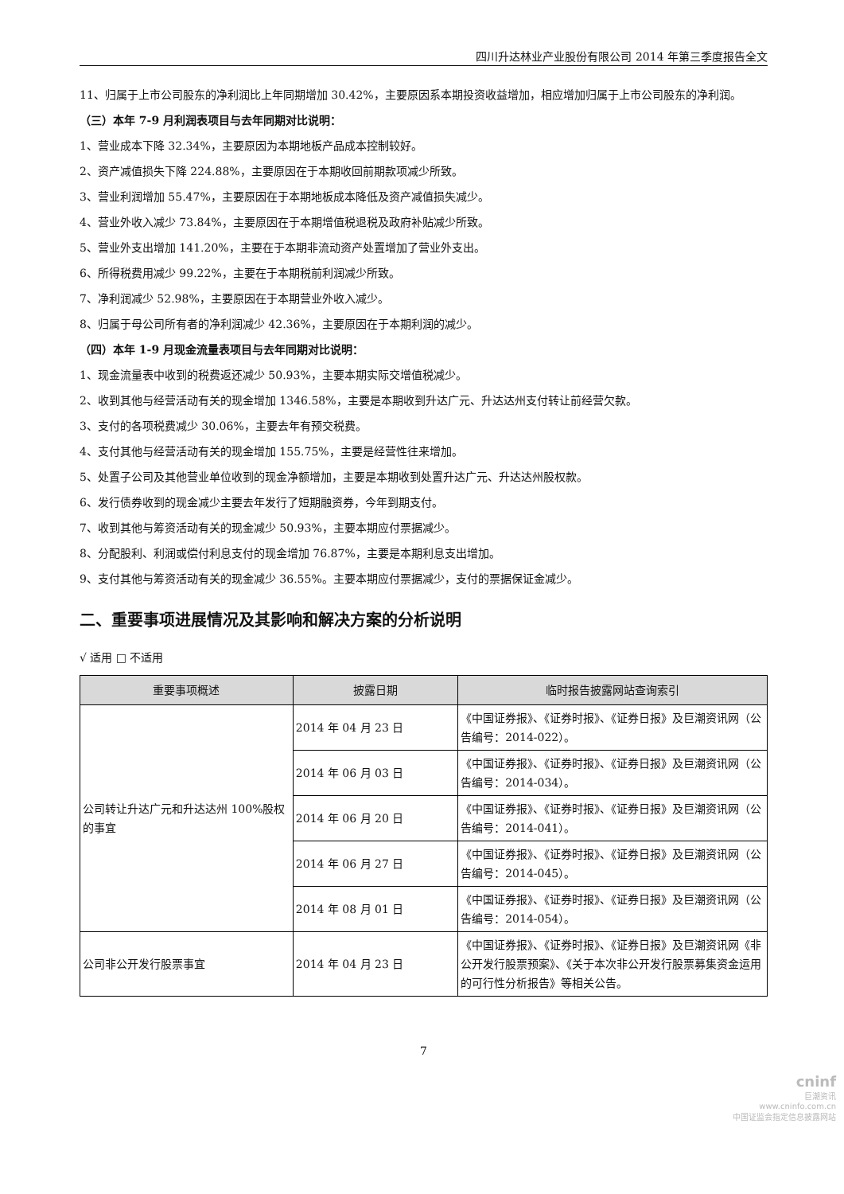四川升达林业产业股份有限公司 2014 年第三季度报告全文
11、归属于上市公司股东的净利润比上年同期增加 30.42%，主要原因系本期投资收益增加，相应增加归属于上市公司股东的净利润。
（三）本年 7-9 月利润表项目与去年同期对比说明：
1、营业成本下降 32.34%，主要原因为本期地板产品成本控制较好。
2、资产减值损失下降 224.88%，主要原因在于本期收回前期款项减少所致。
3、营业利润增加 55.47%，主要原因在于本期地板成本降低及资产减值损失减少。
4、营业外收入减少 73.84%，主要原因在于本期增值税退税及政府补贴减少所致。
5、营业外支出增加 141.20%，主要在于本期非流动资产处置增加了营业外支出。
6、所得税费用减少 99.22%，主要在于本期税前利润减少所致。
7、净利润减少 52.98%，主要原因在于本期营业外收入减少。
8、归属于母公司所有者的净利润减少 42.36%，主要原因在于本期利润的减少。
（四）本年 1-9 月现金流量表项目与去年同期对比说明：
1、现金流量表中收到的税费返还减少 50.93%，主要本期实际交增值税减少。
2、收到其他与经营活动有关的现金增加 1346.58%，主要是本期收到升达广元、升达达州支付转让前经营欠款。
3、支付的各项税费减少 30.06%，主要去年有预交税费。
4、支付其他与经营活动有关的现金增加 155.75%，主要是经营性往来增加。
5、处置子公司及其他营业单位收到的现金净额增加，主要是本期收到处置升达广元、升达达州股权款。
6、发行债券收到的现金减少主要去年发行了短期融资券，今年到期支付。
7、收到其他与筹资活动有关的现金减少 50.93%，主要本期应付票据减少。
8、分配股利、利润或偿付利息支付的现金增加 76.87%，主要是本期利息支出增加。
9、支付其他与筹资活动有关的现金减少 36.55%。主要本期应付票据减少，支付的票据保证金减少。
二、重要事项进展情况及其影响和解决方案的分析说明
√ 适用 □ 不适用
| 重要事项概述 | 披露日期 | 临时报告披露网站查询索引 |
| --- | --- | --- |
| 公司转让升达广元和升达达州 100%股权的事宜 | 2014 年 04 月 23 日 | 《中国证券报》、《证券时报》、《证券日报》及巨潮资讯网（公告编号：2014-022）。 |
| | 2014 年 06 月 03 日 | 《中国证券报》、《证券时报》、《证券日报》及巨潮资讯网（公告编号：2014-034）。 |
| | 2014 年 06 月 20 日 | 《中国证券报》、《证券时报》、《证券日报》及巨潮资讯网（公告编号：2014-041）。 |
| | 2014 年 06 月 27 日 | 《中国证券报》、《证券时报》、《证券日报》及巨潮资讯网（公告编号：2014-045）。 |
| | 2014 年 08 月 01 日 | 《中国证券报》、《证券时报》、《证券日报》及巨潮资讯网（公告编号：2014-054）。 |
| 公司非公开发行股票事宜 | 2014 年 04 月 23 日 | 《中国证券报》、《证券时报》、《证券日报》及巨潮资讯网《非公开发行股票预案》、《关于本次非公开发行股票募集资金运用的可行性分析报告》等相关公告。 |
7
cninf
巨潮资讯
www.cninfo.com.cn
中国证监会指定信息披露网站